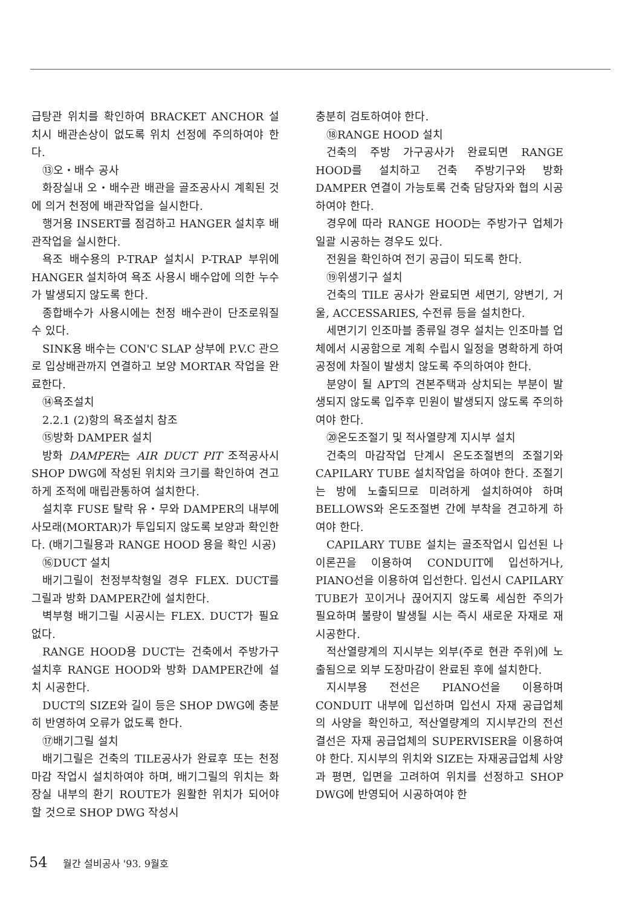급탕관 위치를 확인하여 BRACKET ANCHOR 설치시 배관손상이 없도록 위치 선정에 주의하여야 한다.
⑬오・배수 공사
화장실내 오・배수관 배관을 골조공사시 계획된 것에 의거 천정에 배관작업을 실시한다.
행거용 INSERT를 점검하고 HANGER 설치후 배관작업을 실시한다.
욕조 배수용의 P-TRAP 설치시 P-TRAP 부위에 HANGER 설치하여 욕조 사용시 배수압에 의한 누수가 발생되지 않도록 한다.
종합배수가 사용시에는 천정 배수관이 단조로워질 수 있다.
SINK용 배수는 CON'C SLAP 상부에 P.V.C 관으로 입상배관까지 연결하고 보양 MORTAR 작업을 완료한다.
⑭욕조설치
2.2.1 (2)항의 욕조설치 참조
⑮방화 DAMPER 설치
방화 DAMPER는 AIR DUCT PIT 조적공사시 SHOP DWG에 작성된 위치와 크기를 확인하여 견고하게 조적에 매립관통하여 설치한다.
설치후 FUSE 탈락 유・무와 DAMPER의 내부에 사모래(MORTAR)가 투입되지 않도록 보양과 확인한다. (배기그릴용과 RANGE HOOD 용을 확인 시공)
⑯DUCT 설치
배기그릴이 천정부착형일 경우 FLEX. DUCT를 그릴과 방화 DAMPER간에 설치한다.
벽부형 배기그릴 시공시는 FLEX. DUCT가 필요없다.
RANGE HOOD용 DUCT는 건축에서 주방가구 설치후 RANGE HOOD와 방화 DAMPER간에 설치 시공한다.
DUCT의 SIZE와 길이 등은 SHOP DWG에 충분히 반영하여 오류가 없도록 한다.
⑰배기그릴 설치
배기그릴은 건축의 TILE공사가 완료후 또는 천정마감 작업시 설치하여야 하며, 배기그릴의 위치는 화장실 내부의 환기 ROUTE가 원활한 위치가 되어야 할 것으로 SHOP DWG 작성시
충분히 검토하여야 한다.
⑱RANGE HOOD 설치
건축의 주방 가구공사가 완료되면 RANGE HOOD를 설치하고 건축 주방기구와 방화 DAMPER 연결이 가능토록 건축 담당자와 협의 시공하여야 한다.
경우에 따라 RANGE HOOD는 주방가구 업체가 일괄 시공하는 경우도 있다.
전원을 확인하여 전기 공급이 되도록 한다.
⑲위생기구 설치
건축의 TILE 공사가 완료되면 세면기, 양변기, 거울, ACCESSARIES, 수전류 등을 설치한다.
세면기기 인조마블 종류일 경우 설치는 인조마블 업체에서 시공함으로 계획 수립시 일정을 명확하게 하여 공정에 차질이 발생치 않도록 주의하여야 한다.
분양이 될 APT의 견본주택과 상치되는 부분이 발생되지 않도록 입주후 민원이 발생되지 않도록 주의하여야 한다.
⑳온도조절기 및 적사열량계 지시부 설치
건축의 마감작업 단계시 온도조절변의 조절기와 CAPILARY TUBE 설치작업을 하여야 한다. 조절기는 방에 노출되므로 미려하게 설치하여야 하며 BELLOWS와 온도조절변 간에 부착을 견고하게 하여야 한다.
CAPILARY TUBE 설치는 골조작업시 입선된 나이론끈을 이용하여 CONDUIT에 입선하거나, PIANO선을 이용하여 입선한다. 입선시 CAPILARY TUBE가 꼬이거나 끊어지지 않도록 세심한 주의가 필요하며 불량이 발생될 시는 즉시 새로운 자재로 재시공한다.
적산열량계의 지시부는 외부(주로 현관 주위)에 노출됨으로 외부 도장마감이 완료된 후에 설치한다.
지시부용 전선은 PIANO선을 이용하며 CONDUIT 내부에 입선하며 입선시 자재 공급업체의 사양을 확인하고, 적산열량계의 지시부간의 전선 결선은 자재 공급업체의 SUPERVISER을 이용하여야 한다. 지시부의 위치와 SIZE는 자재공급업체 사양과 평면, 입면을 고려하여 위치를 선정하고 SHOP DWG에 반영되어 시공하여야 한
54 월간 설비공사 '93. 9월호